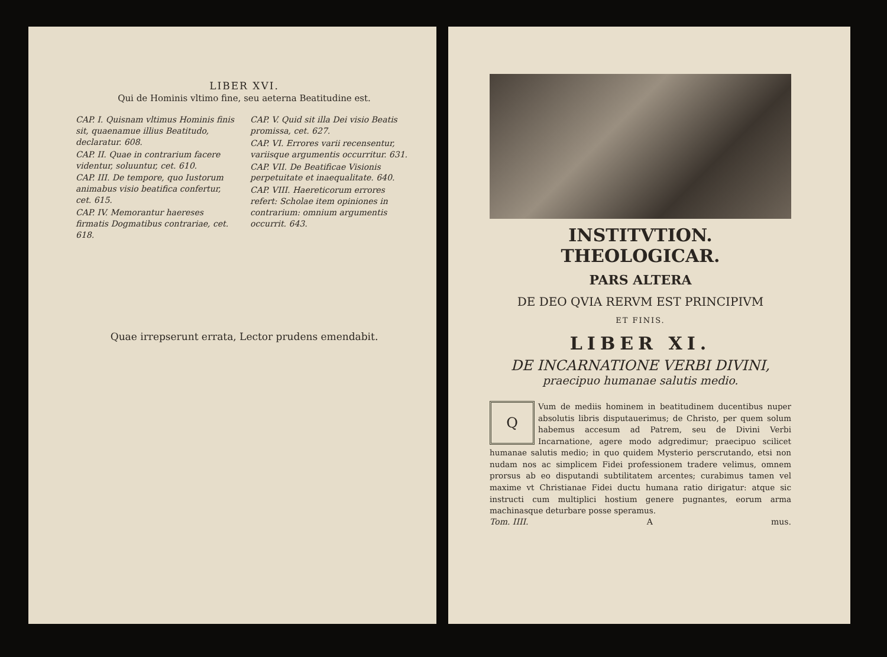LIBER XVI.
Qui de Hominis vltimo fine, seu aeterna Beatitudine est.
CAP. I. Quisnam vltimus Hominis finis sit, quaenamue illius Beatitudo, declaratur. 608.
CAP. II. Quae in contrarium facere videntur, soluuntur, cet. 610.
CAP. III. De tempore, quo Iustorum animabus visio beatifica confertur, cet. 615.
CAP. IV. Memorantur haereses firmatis Dogmatibus contrariae, cet. 618.
CAP. V. Quid sit illa Dei visio Beatis promissa, cet. 627.
CAP. VI. Errores varii recensentur, variisque argumentis occurritur. 631.
CAP. VII. De Beatificae Visionis perpetuitate et inaequalitate. 640.
CAP. VIII. Haereticorum errores refert: Scholae item opiniones in contrarium: omnium argumentis occurrit. 643.
Quae irrepserunt errata, Lector prudens emendabit.
INSTITVTION. THEOLOGICAR.
PARS ALTERA
DE DEO QVIA RERVM EST PRINCIPIVM
ET FINIS.
LIBER XI.
DE INCARNATIONE VERBI DIVINI,
praecipuo humanae salutis medio.
QVum de mediis hominem in beatitudinem ducentibus nuper absolutis libris disputauerimus; de Christo, per quem solum habemus accesum ad Patrem, seu de Divini Verbi Incarnatione, agere modo adgredimur; praecipuo scilicet humanae salutis medio; in quo quidem Mysterio perscrutando, etsi non nudam nos ac simplicem Fidei professionem tradere velimus, omnem prorsus ab eo disputandi subtilitatem arcentes; curabimus tamen vel maxime vt Christianae Fidei ductu humana ratio dirigatur: atque sic instructi cum multiplici hostium genere pugnantes, eorum arma machinasque deturbare posse speramus.
Tom. IIII. A mus.